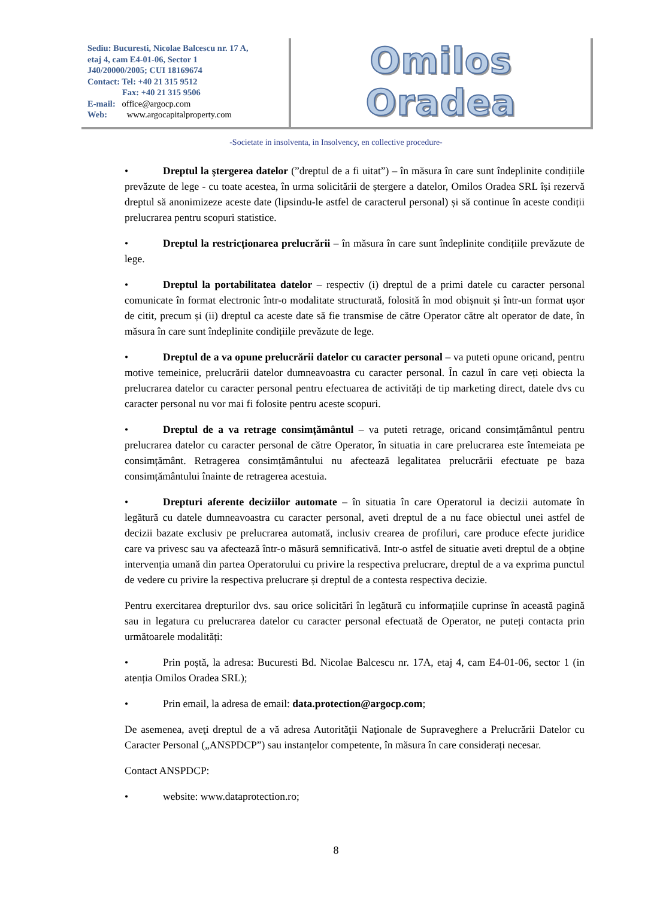Sediu: Bucuresti, Nicolae Balcescu nr. 17 A,
etaj 4, cam E4-01-06, Sector 1
J40/20000/2005; CUI 18169674
Contact: Tel: +40 21 315 9512
Fax: +40 21 315 9506
E-mail: office@argocp.com
Web: www.argocapitalproperty.com
Omilos Oradea
-Societate in insolventa, in Insolvency, en collective procedure-
• Dreptul la ştergerea datelor (”dreptul de a fi uitat”) – în măsura în care sunt îndeplinite condițiile prevăzute de lege - cu toate acestea, în urma solicitării de ștergere a datelor, Omilos Oradea SRL își rezervă dreptul să anonimizeze aceste date (lipsindu-le astfel de caracterul personal) și să continue în aceste condiții prelucrarea pentru scopuri statistice.
• Dreptul la restricționarea prelucrării – în măsura în care sunt îndeplinite condițiile prevăzute de lege.
• Dreptul la portabilitatea datelor – respectiv (i) dreptul de a primi datele cu caracter personal comunicate în format electronic într-o modalitate structurată, folosită în mod obișnuit și într-un format ușor de citit, precum și (ii) dreptul ca aceste date să fie transmise de către Operator către alt operator de date, în măsura în care sunt îndeplinite condițiile prevăzute de lege.
• Dreptul de a va opune prelucrării datelor cu caracter personal – va puteti opune oricand, pentru motive temeinice, prelucrării datelor dumneavoastra cu caracter personal. În cazul în care veți obiecta la prelucrarea datelor cu caracter personal pentru efectuarea de activități de tip marketing direct, datele dvs cu caracter personal nu vor mai fi folosite pentru aceste scopuri.
• Dreptul de a va retrage consimțământul – va puteti retrage, oricand consimțământul pentru prelucrarea datelor cu caracter personal de către Operator, în situatia in care prelucrarea este întemeiata pe consimțământ. Retragerea consimțământului nu afectează legalitatea prelucrării efectuate pe baza consimțământului înainte de retragerea acestuia.
• Drepturi aferente deciziilor automate – în situatia în care Operatorul ia decizii automate în legătură cu datele dumneavoastra cu caracter personal, aveti dreptul de a nu face obiectul unei astfel de decizii bazate exclusiv pe prelucrarea automată, inclusiv crearea de profiluri, care produce efecte juridice care va privesc sau va afectează într-o măsură semnificativă. Intr-o astfel de situatie aveti dreptul de a obține intervenția umană din partea Operatorului cu privire la respectiva prelucrare, dreptul de a va exprima punctul de vedere cu privire la respectiva prelucrare și dreptul de a contesta respectiva decizie.
Pentru exercitarea drepturilor dvs. sau orice solicitări în legătură cu informațiile cuprinse în această pagină sau in legatura cu prelucrarea datelor cu caracter personal efectuată de Operator, ne puteți contacta prin următoarele modalități:
• Prin poștă, la adresa: Bucuresti Bd. Nicolae Balcescu nr. 17A, etaj 4, cam E4-01-06, sector 1 (in atenția Omilos Oradea SRL);
• Prin email, la adresa de email: data.protection@argocp.com;
De asemenea, aveţi dreptul de a vă adresa Autorităţii Naţionale de Supraveghere a Prelucrării Datelor cu Caracter Personal („ANSPDCP”) sau instanțelor competente, în măsura în care considerați necesar.
Contact ANSPDCP:
• website: www.dataprotection.ro;
8